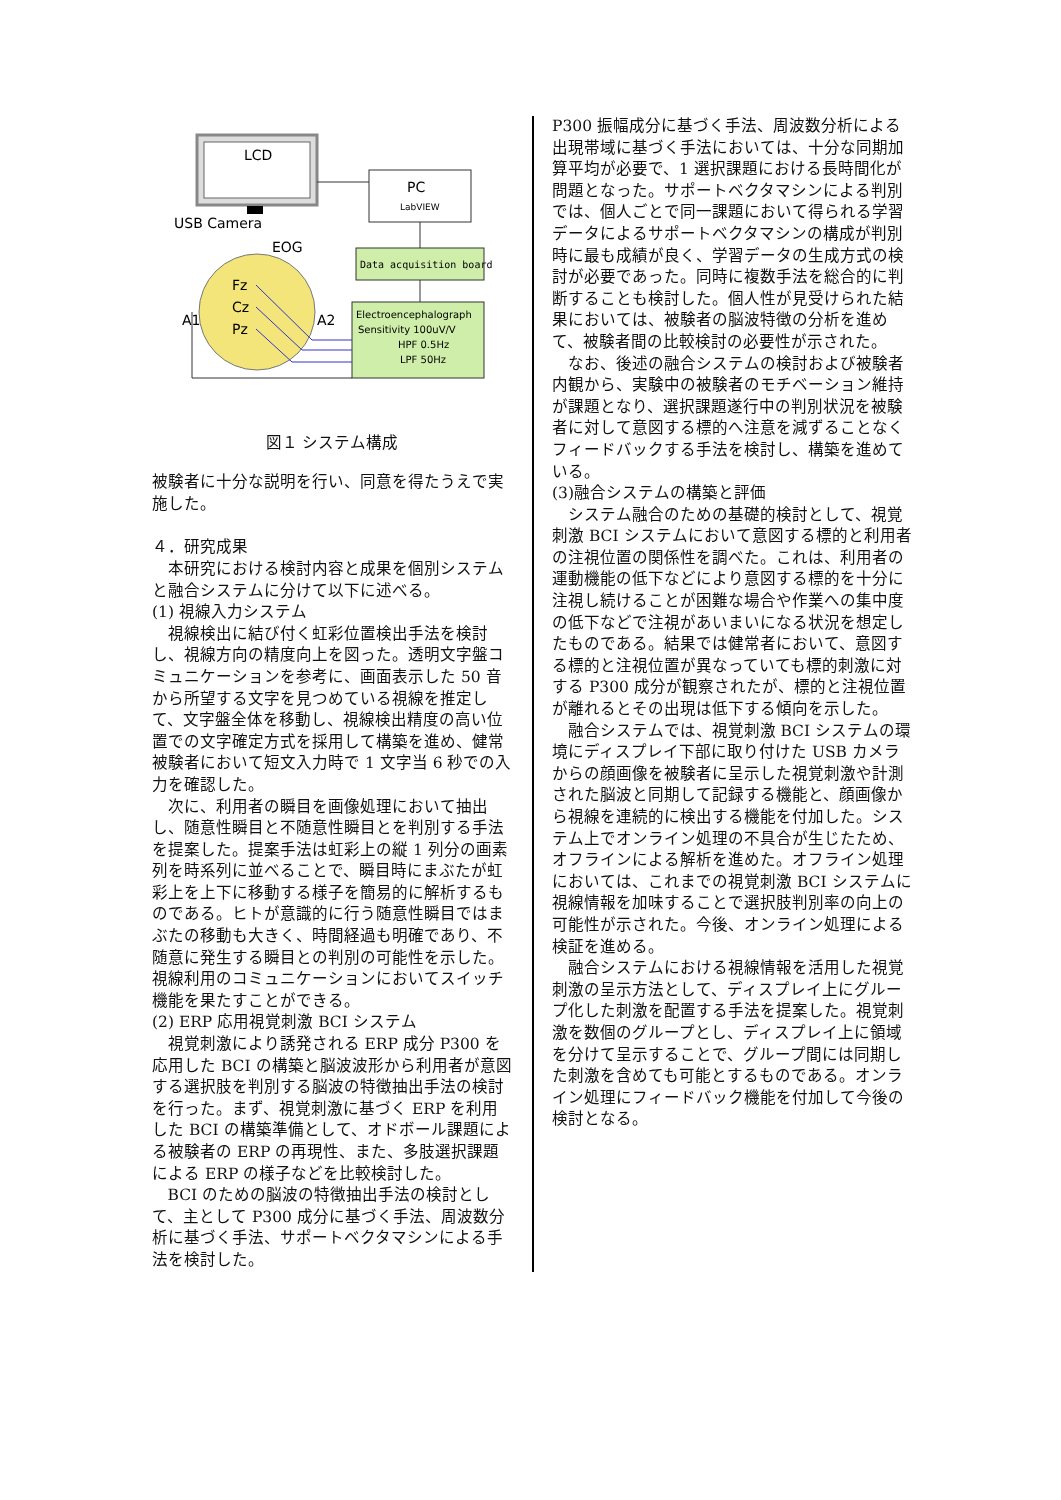LCD
USB Camera
PC
LabVIEW
Data acquisition board
Electroencephalograph
Sensitivity 100uV/V
HPF 0.5Hz
LPF 50Hz
EOG
Fz
Cz
Pz
A1
A2
図１ システム構成
被験者に十分な説明を行い、同意を得たうえで実施した。
４．研究成果
本研究における検討内容と成果を個別システムと融合システムに分けて以下に述べる。
(1) 視線入力システム
視線検出に結び付く虹彩位置検出手法を検討し、視線方向の精度向上を図った。透明文字盤コミュニケーションを参考に、画面表示した 50 音から所望する文字を見つめている視線を推定して、文字盤全体を移動し、視線検出精度の高い位置での文字確定方式を採用して構築を進め、健常被験者において短文入力時で 1 文字当 6 秒での入力を確認した。
次に、利用者の瞬目を画像処理において抽出し、随意性瞬目と不随意性瞬目とを判別する手法を提案した。提案手法は虹彩上の縦 1 列分の画素列を時系列に並べることで、瞬目時にまぶたが虹彩上を上下に移動する様子を簡易的に解析するものである。ヒトが意識的に行う随意性瞬目ではまぶたの移動も大きく、時間経過も明確であり、不随意に発生する瞬目との判別の可能性を示した。視線利用のコミュニケーションにおいてスイッチ機能を果たすことができる。
(2) ERP 応用視覚刺激 BCI システム
視覚刺激により誘発される ERP 成分 P300 を応用した BCI の構築と脳波波形から利用者が意図する選択肢を判別する脳波の特徴抽出手法の検討を行った。まず、視覚刺激に基づく ERP を利用した BCI の構築準備として、オドボール課題による被験者の ERP の再現性、また、多肢選択課題による ERP の様子などを比較検討した。
BCI のための脳波の特徴抽出手法の検討として、主として P300 成分に基づく手法、周波数分析に基づく手法、サポートベクタマシンによる手法を検討した。
P300 振幅成分に基づく手法、周波数分析による出現帯域に基づく手法においては、十分な同期加算平均が必要で、1 選択課題における長時間化が問題となった。サポートベクタマシンによる判別では、個人ごとで同一課題において得られる学習データによるサポートベクタマシンの構成が判別時に最も成績が良く、学習データの生成方式の検討が必要であった。同時に複数手法を総合的に判断することも検討した。個人性が見受けられた結果においては、被験者の脳波特徴の分析を進めて、被験者間の比較検討の必要性が示された。
なお、後述の融合システムの検討および被験者内観から、実験中の被験者のモチベーション維持が課題となり、選択課題遂行中の判別状況を被験者に対して意図する標的へ注意を減ずることなくフィードバックする手法を検討し、構築を進めている。
(3)融合システムの構築と評価
システム融合のための基礎的検討として、視覚刺激 BCI システムにおいて意図する標的と利用者の注視位置の関係性を調べた。これは、利用者の運動機能の低下などにより意図する標的を十分に注視し続けることが困難な場合や作業への集中度の低下などで注視があいまいになる状況を想定したものである。結果では健常者において、意図する標的と注視位置が異なっていても標的刺激に対する P300 成分が観察されたが、標的と注視位置が離れるとその出現は低下する傾向を示した。
融合システムでは、視覚刺激 BCI システムの環境にディスプレイ下部に取り付けた USB カメラからの顔画像を被験者に呈示した視覚刺激や計測された脳波と同期して記録する機能と、顔画像から視線を連続的に検出する機能を付加した。システム上でオンライン処理の不具合が生じたため、オフラインによる解析を進めた。オフライン処理においては、これまでの視覚刺激 BCI システムに視線情報を加味することで選択肢判別率の向上の可能性が示された。今後、オンライン処理による検証を進める。
融合システムにおける視線情報を活用した視覚刺激の呈示方法として、ディスプレイ上にグループ化した刺激を配置する手法を提案した。視覚刺激を数個のグループとし、ディスプレイ上に領域を分けて呈示することで、グループ間には同期した刺激を含めても可能とするものである。オンライン処理にフィードバック機能を付加して今後の検討となる。